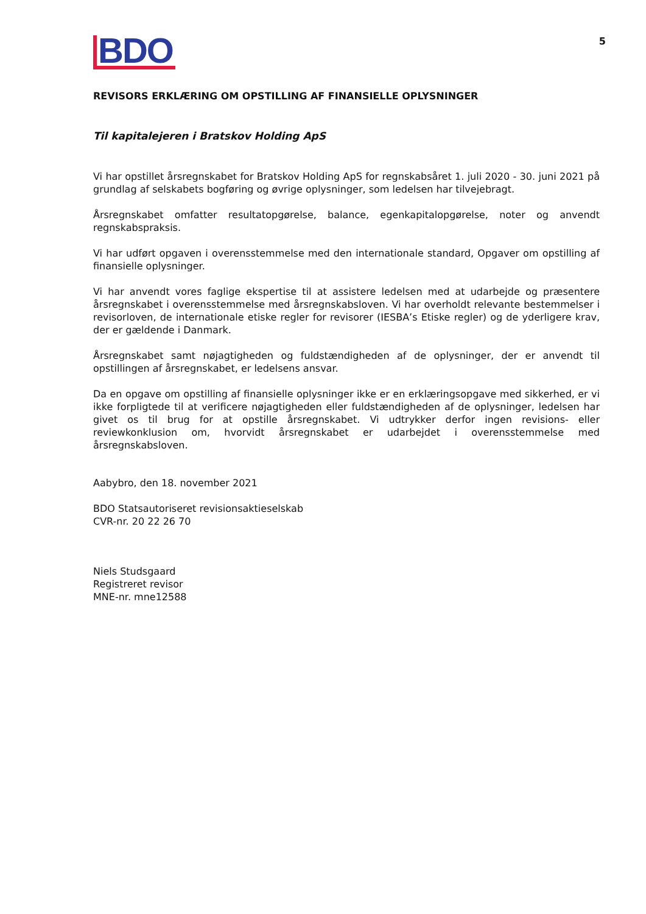BDO
5
REVISORS ERKLÆRING OM OPSTILLING AF FINANSIELLE OPLYSNINGER
Til kapitalejeren i Bratskov Holding ApS
Vi har opstillet årsregnskabet for Bratskov Holding ApS for regnskabsåret 1. juli 2020 - 30. juni 2021 på grundlag af selskabets bogføring og øvrige oplysninger, som ledelsen har tilvejebragt.
Årsregnskabet omfatter resultatopgørelse, balance, egenkapitalopgørelse, noter og anvendt regnskabspraksis.
Vi har udført opgaven i overensstemmelse med den internationale standard, Opgaver om opstilling af finansielle oplysninger.
Vi har anvendt vores faglige ekspertise til at assistere ledelsen med at udarbejde og præsentere årsregnskabet i overensstemmelse med årsregnskabsloven. Vi har overholdt relevante bestemmelser i revisorloven, de internationale etiske regler for revisorer (IESBA’s Etiske regler) og de yderligere krav, der er gældende i Danmark.
Årsregnskabet samt nøjagtigheden og fuldstændigheden af de oplysninger, der er anvendt til opstillingen af årsregnskabet, er ledelsens ansvar.
Da en opgave om opstilling af finansielle oplysninger ikke er en erklæringsopgave med sikkerhed, er vi ikke forpligtede til at verificere nøjagtigheden eller fuldstændigheden af de oplysninger, ledelsen har givet os til brug for at opstille årsregnskabet. Vi udtrykker derfor ingen revisions- eller reviewkonklusion om, hvorvidt årsregnskabet er udarbejdet i overensstemmelse med årsregnskabsloven.
Aabybro, den 18. november 2021
BDO Statsautoriseret revisionsaktieselskab
CVR-nr. 20 22 26 70
Niels Studsgaard
Registreret revisor
MNE-nr. mne12588